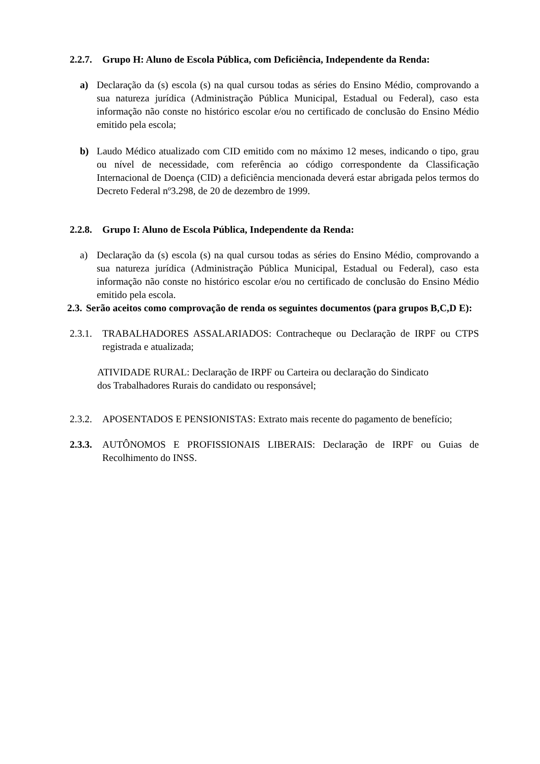2.2.7. Grupo H: Aluno de Escola Pública, com Deficiência, Independente da Renda:
a) Declaração da (s) escola (s) na qual cursou todas as séries do Ensino Médio, comprovando a sua natureza jurídica (Administração Pública Municipal, Estadual ou Federal), caso esta informação não conste no histórico escolar e/ou no certificado de conclusão do Ensino Médio emitido pela escola;
b) Laudo Médico atualizado com CID emitido com no máximo 12 meses, indicando o tipo, grau ou nível de necessidade, com referência ao código correspondente da Classificação Internacional de Doença (CID) a deficiência mencionada deverá estar abrigada pelos termos do Decreto Federal nº3.298, de 20 de dezembro de 1999.
2.2.8. Grupo I: Aluno de Escola Pública, Independente da Renda:
a) Declaração da (s) escola (s) na qual cursou todas as séries do Ensino Médio, comprovando a sua natureza jurídica (Administração Pública Municipal, Estadual ou Federal), caso esta informação não conste no histórico escolar e/ou no certificado de conclusão do Ensino Médio emitido pela escola.
2.3. Serão aceitos como comprovação de renda os seguintes documentos (para grupos B,C,D E):
2.3.1.
TRABALHADORES ASSALARIADOS: Contracheque ou Declaração de IRPF ou CTPS registrada e atualizada;
ATIVIDADE RURAL: Declaração de IRPF ou Carteira ou declaração do Sindicato dos Trabalhadores Rurais do candidato ou responsável;
2.3.2.
APOSENTADOS E PENSIONISTAS: Extrato mais recente do pagamento de benefício;
2.3.3.
AUTÔNOMOS E PROFISSIONAIS LIBERAIS: Declaração de IRPF ou Guias de Recolhimento do INSS.